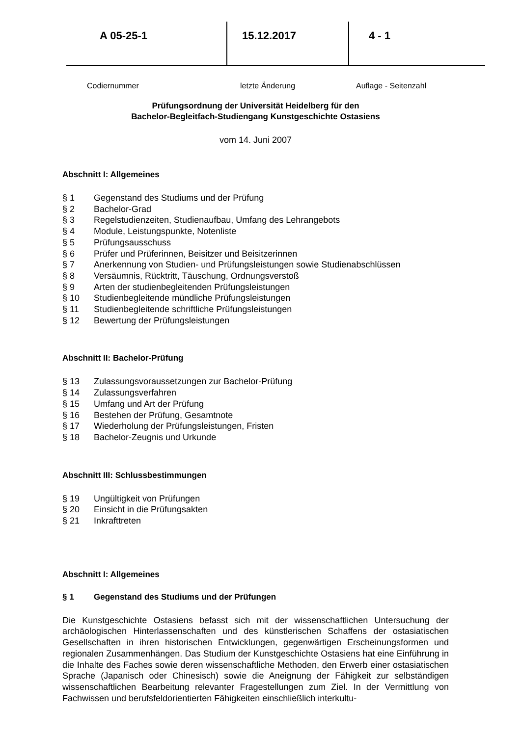A 05-25-1
Codiernummer
15.12.2017
letzte Änderung
4 - 1
Auflage - Seitenzahl
Prüfungsordnung der Universität Heidelberg für den
Bachelor-Begleitfach-Studiengang Kunstgeschichte Ostasiens
vom 14. Juni 2007
Abschnitt I: Allgemeines
§ 1 Gegenstand des Studiums und der Prüfung
§ 2 Bachelor-Grad
§ 3 Regelstudienzeiten, Studienaufbau, Umfang des Lehrangebots
§ 4 Module, Leistungspunkte, Notenliste
§ 5 Prüfungsausschuss
§ 6 Prüfer und Prüferinnen, Beisitzer und Beisitzerinnen
§ 7 Anerkennung von Studien- und Prüfungsleistungen sowie Studienabschlüssen
§ 8 Versäumnis, Rücktritt, Täuschung, Ordnungsverstoß
§ 9 Arten der studienbegleitenden Prüfungsleistungen
§ 10 Studienbegleitende mündliche Prüfungsleistungen
§ 11 Studienbegleitende schriftliche Prüfungsleistungen
§ 12 Bewertung der Prüfungsleistungen
Abschnitt II: Bachelor-Prüfung
§ 13 Zulassungsvoraussetzungen zur Bachelor-Prüfung
§ 14 Zulassungsverfahren
§ 15 Umfang und Art der Prüfung
§ 16 Bestehen der Prüfung, Gesamtnote
§ 17 Wiederholung der Prüfungsleistungen, Fristen
§ 18 Bachelor-Zeugnis und Urkunde
Abschnitt III: Schlussbestimmungen
§ 19 Ungültigkeit von Prüfungen
§ 20 Einsicht in die Prüfungsakten
§ 21 Inkrafttreten
Abschnitt I: Allgemeines
§ 1 Gegenstand des Studiums und der Prüfungen
Die Kunstgeschichte Ostasiens befasst sich mit der wissenschaftlichen Untersuchung der archäologischen Hinterlassenschaften und des künstlerischen Schaffens der ostasiatischen Gesellschaften in ihren historischen Entwicklungen, gegenwärtigen Erscheinungsformen und regionalen Zusammenhängen. Das Studium der Kunstgeschichte Ostasiens hat eine Einführung in die Inhalte des Faches sowie deren wissenschaftliche Methoden, den Erwerb einer ostasiatischen Sprache (Japanisch oder Chinesisch) sowie die Aneignung der Fähigkeit zur selbständigen wissenschaftlichen Bearbeitung relevanter Fragestellungen zum Ziel. In der Vermittlung von Fachwissen und berufsfeldorientierten Fähigkeiten einschließlich interkultu-